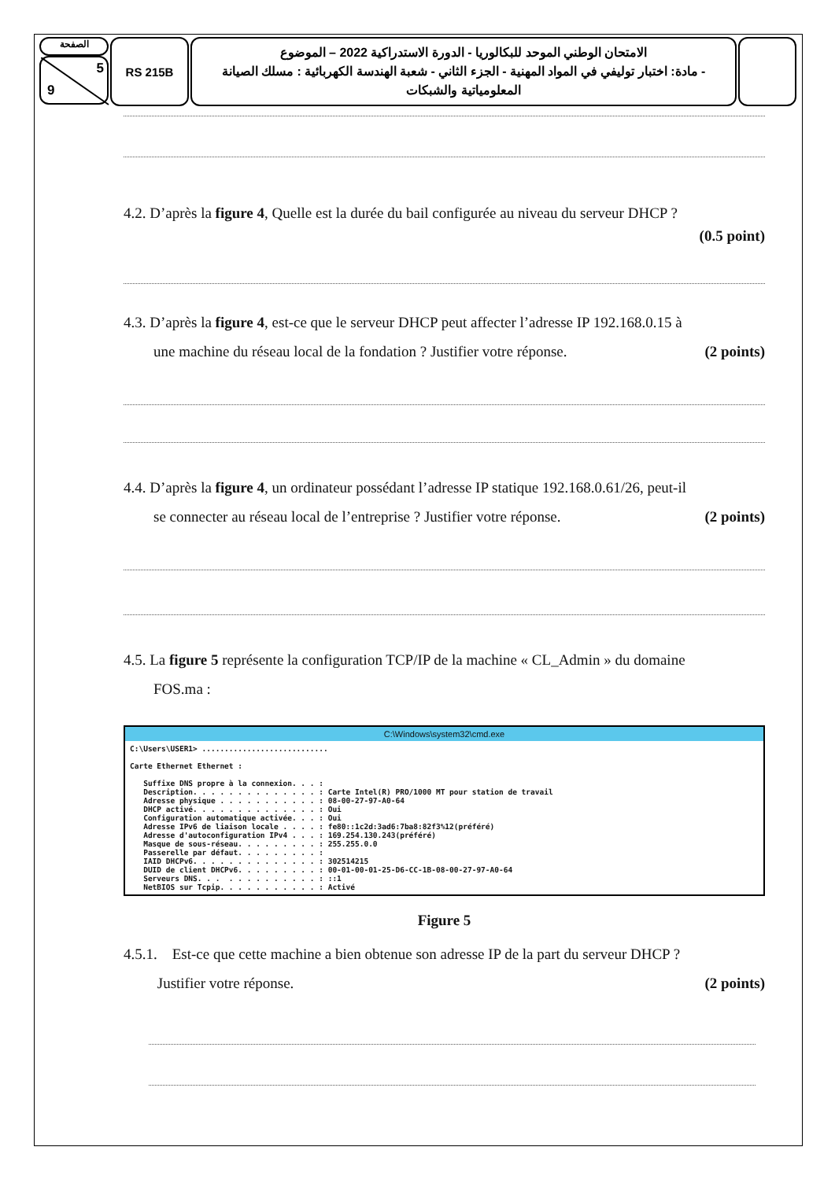الصفحة
5
9
RS 215B
الامتحان الوطني الموحد للبكالوريا - الدورة الاستدراكية 2022 – الموضوع
- مادة: اختبار توليفي في المواد المهنية - الجزء الثاني - شعبة الهندسة الكهربائية : مسلك الصيانة المعلومياتية والشبكات
4.2. D’après la figure 4, Quelle est la durée du bail configurée au niveau du serveur DHCP ?
(0.5 point)
4.3. D’après la figure 4, est-ce que le serveur DHCP peut affecter l’adresse IP 192.168.0.15 à
une machine du réseau local de la fondation ? Justifier votre réponse. (2 points)
4.4. D’après la figure 4, un ordinateur possédant l’adresse IP statique 192.168.0.61/26, peut-il
se connecter au réseau local de l’entreprise ? Justifier votre réponse. (2 points)
4.5. La figure 5 représente la configuration TCP/IP de la machine « CL_Admin » du domaine
FOS.ma :
C:\Windows\system32\cmd.exe
C:\Users\USER1> ............................

Carte Ethernet Ethernet :

   Suffixe DNS propre à la connexion. . . :
   Description. . . . . . . . . . . . . . : Carte Intel(R) PRO/1000 MT pour station de travail
   Adresse physique . . . . . . . . . . . : 08-00-27-97-A0-64
   DHCP activé. . . . . . . . . . . . . . : Oui
   Configuration automatique activée. . . : Oui
   Adresse IPv6 de liaison locale . . . . : fe80::1c2d:3ad6:7ba8:82f3%12(préféré)
   Adresse d'autoconfiguration IPv4 . . . : 169.254.130.243(préféré)
   Masque de sous-réseau. . . . . . . . . : 255.255.0.0
   Passerelle par défaut. . . . . . . . . :
   IAID DHCPv6. . . . . . . . . . . . . . : 302514215
   DUID de client DHCPv6. . . . . . . . . : 00-01-00-01-25-D6-CC-1B-08-00-27-97-A0-64
   Serveurs DNS. . .  . . . . . . . . . . : ::1
   NetBIOS sur Tcpip. . . . . . . . . . . : Activé
Figure 5
4.5.1. Est-ce que cette machine a bien obtenue son adresse IP de la part du serveur DHCP ?
Justifier votre réponse. (2 points)